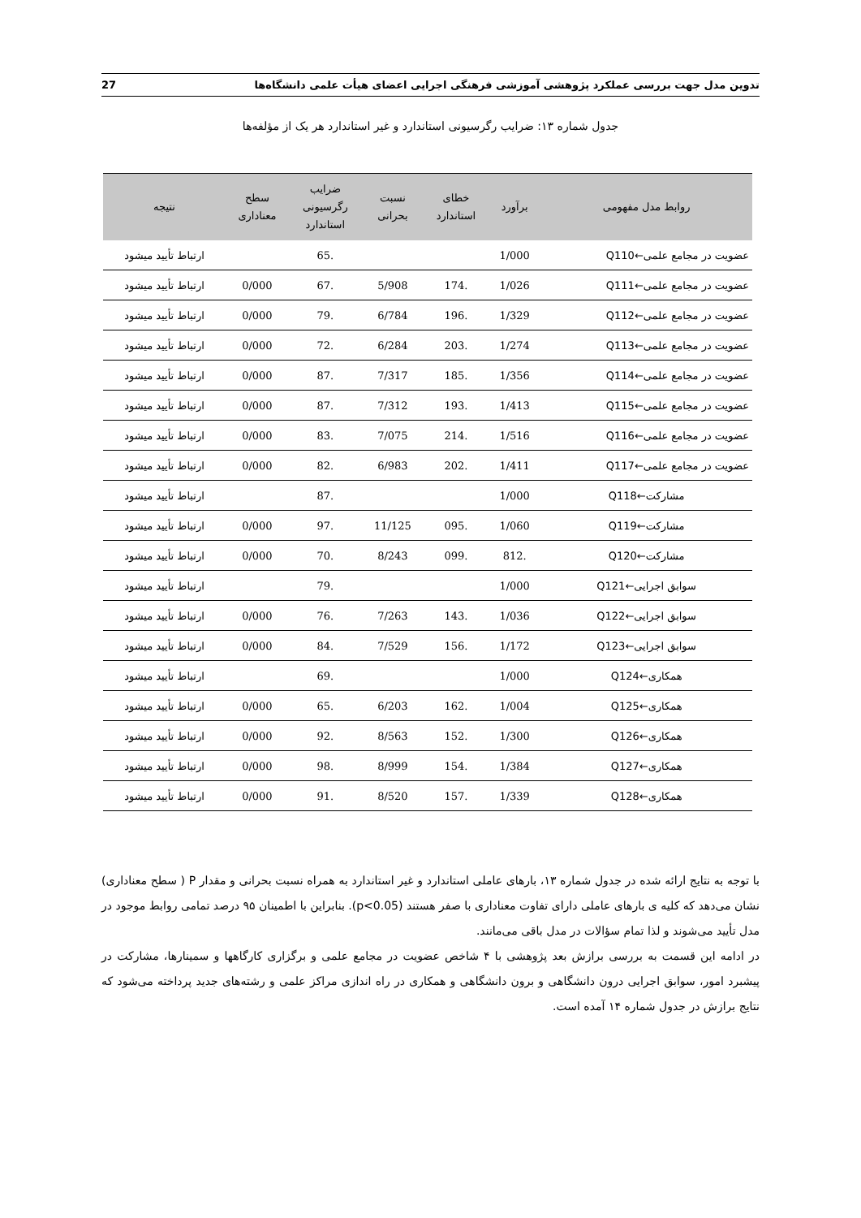تدوین مدل جهت بررسی عملکرد پژوهشی آموزشی فرهنگی اجرایی اعضای هیأت علمی دانشگاه‌ها 27
جدول شماره ۱۳: ضرایب رگرسیونی استاندارد و غیر استاندارد هر یک از مؤلفه‌ها
| روابط مدل مفهومی | برآورد | خطای استاندارد | نسبت بحرانی | ضرایب رگرسیونی استاندارد | سطح معناداری | نتیجه |
| --- | --- | --- | --- | --- | --- | --- |
| عضویت در مجامع علمی←Q110 | 1/000 | | | .65 | | ارتباط تأیید میشود |
| عضویت در مجامع علمی←Q111 | 1/026 | .174 | 5/908 | .67 | 0/000 | ارتباط تأیید میشود |
| عضویت در مجامع علمی←Q112 | 1/329 | .196 | 6/784 | .79 | 0/000 | ارتباط تأیید میشود |
| عضویت در مجامع علمی←Q113 | 1/274 | .203 | 6/284 | .72 | 0/000 | ارتباط تأیید میشود |
| عضویت در مجامع علمی←Q114 | 1/356 | .185 | 7/317 | .87 | 0/000 | ارتباط تأیید میشود |
| عضویت در مجامع علمی←Q115 | 1/413 | .193 | 7/312 | .87 | 0/000 | ارتباط تأیید میشود |
| عضویت در مجامع علمی←Q116 | 1/516 | .214 | 7/075 | .83 | 0/000 | ارتباط تأیید میشود |
| عضویت در مجامع علمی←Q117 | 1/411 | .202 | 6/983 | .82 | 0/000 | ارتباط تأیید میشود |
| مشارکت←Q118 | 1/000 | | | .87 | | ارتباط تأیید میشود |
| مشارکت←Q119 | 1/060 | .095 | 11/125 | .97 | 0/000 | ارتباط تأیید میشود |
| مشارکت←Q120 | .812 | .099 | 8/243 | .70 | 0/000 | ارتباط تأیید میشود |
| سوابق اجرایی←Q121 | 1/000 | | | .79 | | ارتباط تأیید میشود |
| سوابق اجرایی←Q122 | 1/036 | .143 | 7/263 | .76 | 0/000 | ارتباط تأیید میشود |
| سوابق اجرایی←Q123 | 1/172 | .156 | 7/529 | .84 | 0/000 | ارتباط تأیید میشود |
| همکاری←Q124 | 1/000 | | | .69 | | ارتباط تأیید میشود |
| همکاری←Q125 | 1/004 | .162 | 6/203 | .65 | 0/000 | ارتباط تأیید میشود |
| همکاری←Q126 | 1/300 | .152 | 8/563 | .92 | 0/000 | ارتباط تأیید میشود |
| همکاری←Q127 | 1/384 | .154 | 8/999 | .98 | 0/000 | ارتباط تأیید میشود |
| همکاری←Q128 | 1/339 | .157 | 8/520 | .91 | 0/000 | ارتباط تأیید میشود |
با توجه به نتایج ارائه شده در جدول شماره ۱۳، بارهای عاملی استاندارد و غیر استاندارد به همراه نسبت بحرانی و مقدار P ( سطح معناداری) نشان می‌دهد که کلیه ی بارهای عاملی دارای تفاوت معناداری با صفر هستند (p<0.05). بنابراین با اطمینان ۹۵ درصد تمامی روابط موجود در مدل تأیید می‌شوند و لذا تمام سؤالات در مدل باقی می‌مانند.
در ادامه این قسمت به بررسی برازش بعد پژوهشی با ۴ شاخص عضویت در مجامع علمی و برگزاری کارگاهها و سمینارها، مشارکت در پیشبرد امور، سوابق اجرایی درون دانشگاهی و برون دانشگاهی و همکاری در راه اندازی مراکز علمی و رشته‌های جدید پرداخته می‌شود که نتایج برازش در جدول شماره ۱۴ آمده است.